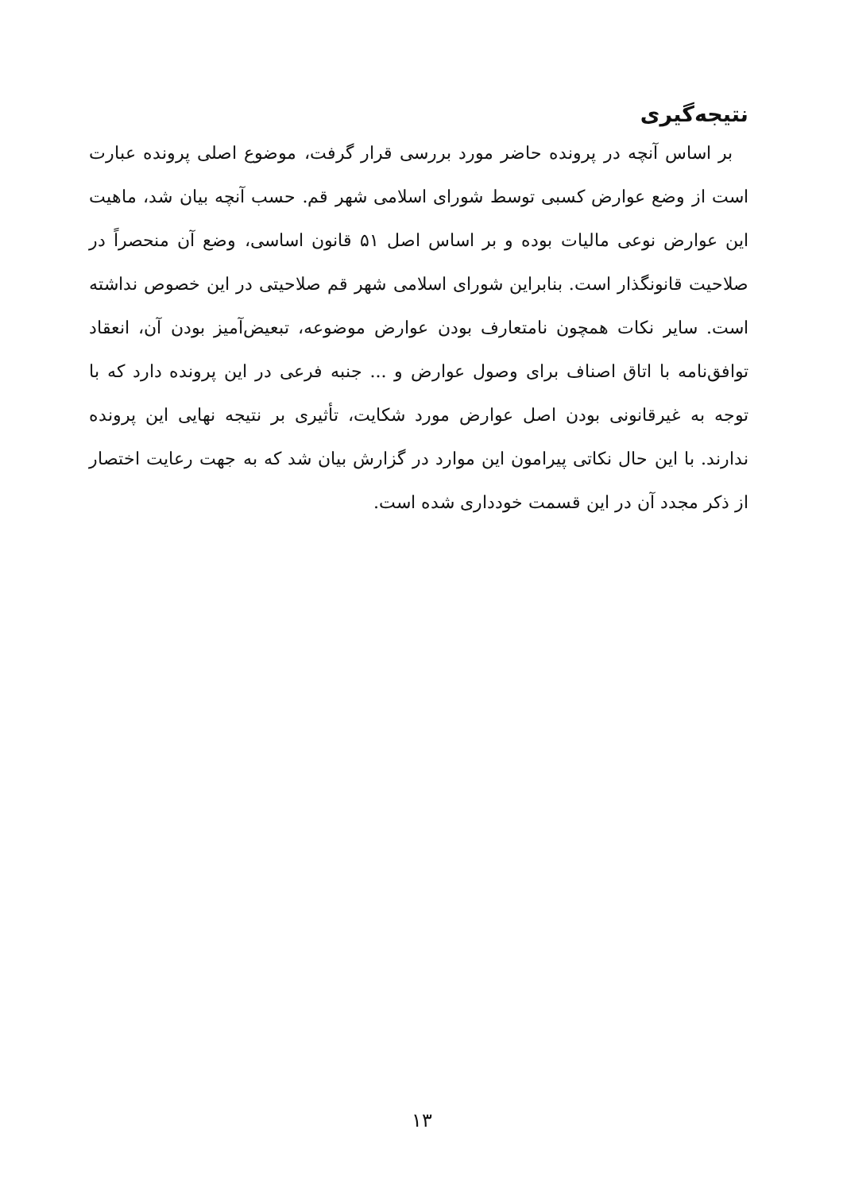نتیجه‌گیری
بر اساس آنچه در پرونده حاضر مورد بررسی قرار گرفت، موضوع اصلی پرونده عبارت است از وضع عوارض کسبی توسط شورای اسلامی شهر قم. حسب آنچه بیان شد، ماهیت این عوارض نوعی مالیات بوده و بر اساس اصل ۵۱ قانون اساسی، وضع آن منحصراً در صلاحیت قانونگذار است. بنابراین شورای اسلامی شهر قم صلاحیتی در این خصوص نداشته است. سایر نکات همچون نامتعارف بودن عوارض موضوعه، تبعیض‌آمیز بودن آن، انعقاد توافق‌نامه با اتاق اصناف برای وصول عوارض و ... جنبه فرعی در این پرونده دارد که با توجه به غیرقانونی بودن اصل عوارض مورد شکایت، تأثیری بر نتیجه نهایی این پرونده ندارند. با این حال نکاتی پیرامون این موارد در گزارش بیان شد که به جهت رعایت اختصار از ذکر مجدد آن در این قسمت خودداری شده است.
۱۳